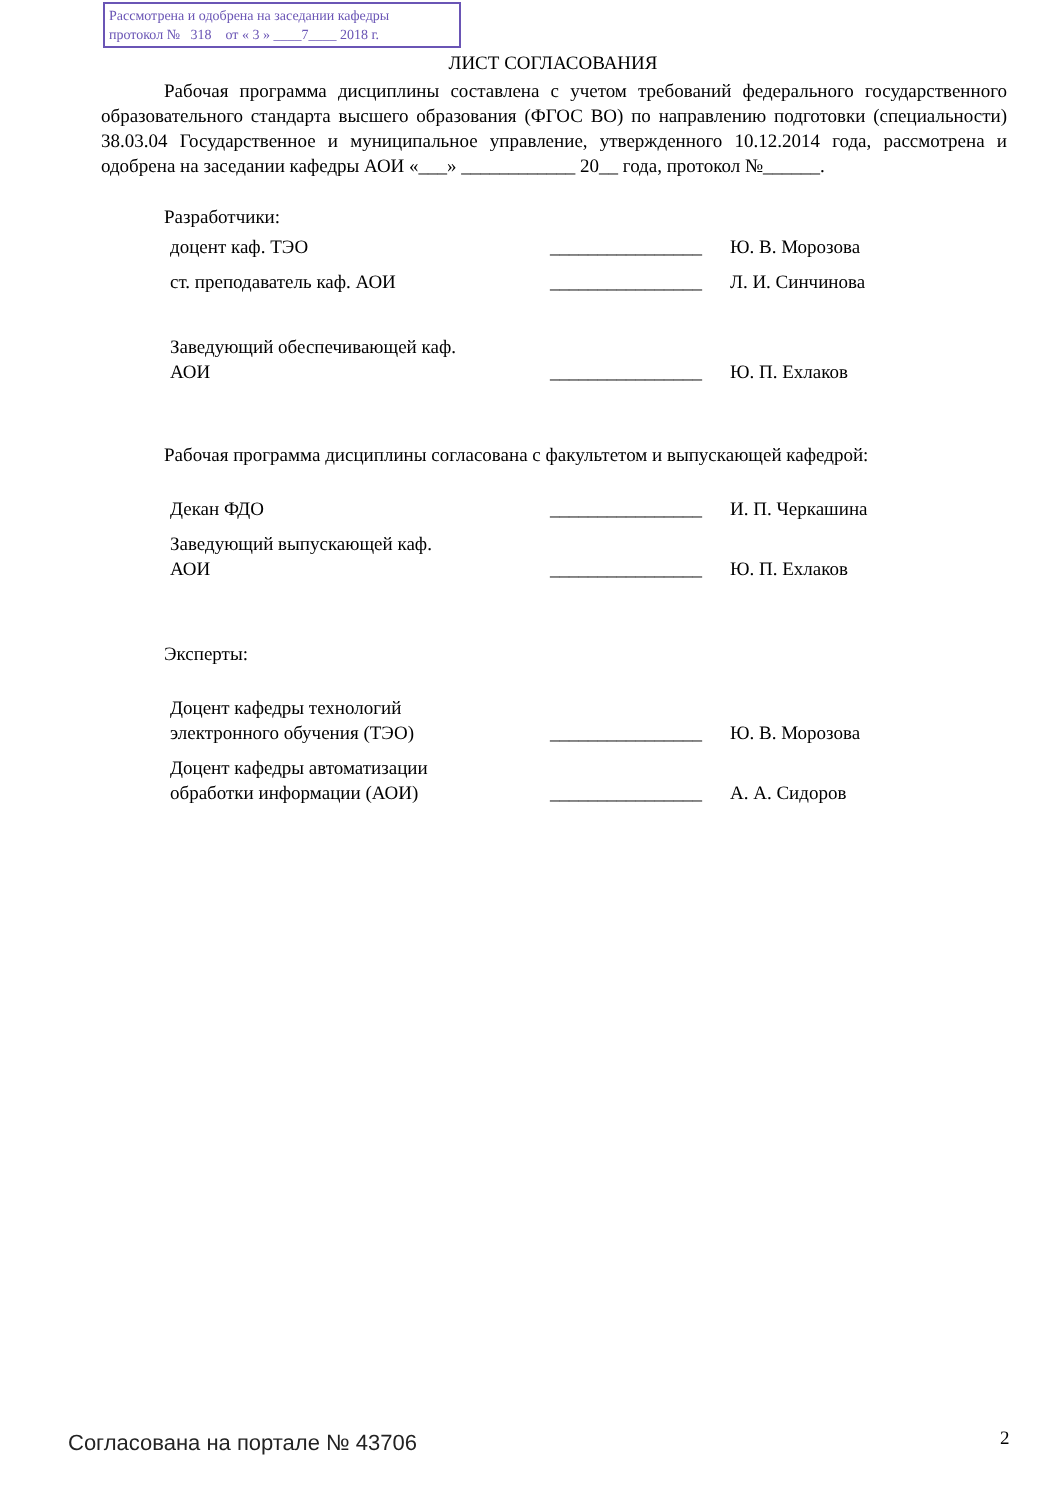Рассмотрена и одобрена на заседании кафедры
протокол № 318 от « 3 » ____7____ 2018 г.
ЛИСТ СОГЛАСОВАНИЯ
Рабочая программа дисциплины составлена с учетом требований федерального государственного образовательного стандарта высшего образования (ФГОС ВО) по направлению подготовки (специальности) 38.03.04 Государственное и муниципальное управление, утвержденного 10.12.2014 года, рассмотрена и одобрена на заседании кафедры АОИ «___» ____________ 20__ года, протокол №______.
Разработчики:
| доцент каф. ТЭО | ________________ | Ю. В. Морозова |
| ст. преподаватель каф. АОИ | ________________ | Л. И. Синчинова |
| Заведующий обеспечивающей каф. АОИ | ________________ | Ю. П. Ехлаков |
Рабочая программа дисциплины согласована с факультетом и выпускающей кафедрой:
| Декан ФДО | ________________ | И. П. Черкашина |
| Заведующий выпускающей каф. АОИ | ________________ | Ю. П. Ехлаков |
Эксперты:
| Доцент кафедры технологий электронного обучения (ТЭО) | ________________ | Ю. В. Морозова |
| Доцент кафедры автоматизации обработки информации (АОИ) | ________________ | А. А. Сидоров |
Согласована на портале № 43706 2